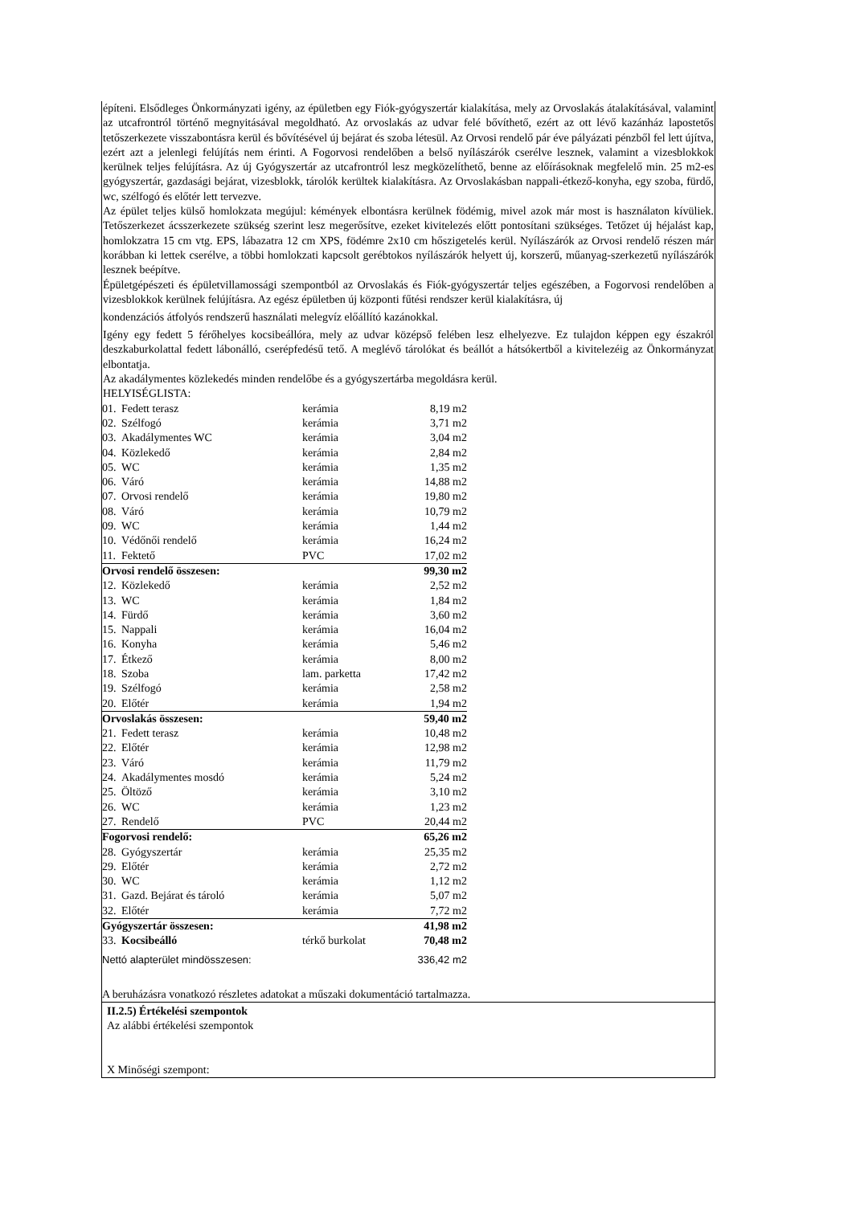építeni. Elsődleges Önkormányzati igény, az épületben egy Fiók-gyógyszertár kialakítása, mely az Orvoslakás átalakításával, valamint az utcafrontról történő megnyitásával megoldható. Az orvoslakás az udvar felé bővíthető, ezért az ott lévő kazánház lapostetős tetőszerkezete visszabontásra kerül és bővítésével új bejárat és szoba létesül. Az Orvosi rendelő pár éve pályázati pénzből fel lett újítva, ezért azt a jelenlegi felújítás nem érinti. A Fogorvosi rendelőben a belső nyílászárók cserélve lesznek, valamint a vizesblokkok kerülnek teljes felújításra. Az új Gyógyszertár az utcafrontról lesz megközelíthető, benne az előírásoknak megfelelő min. 25 m2-es gyógyszertár, gazdasági bejárat, vizesblokk, tárolók kerültek kialakításra. Az Orvoslakásban nappali-étkező-konyha, egy szoba, fürdő, wc, szélfogó és előtér lett tervezve.
Az épület teljes külső homlokzata megújul: kémények elbontásra kerülnek födémig, mivel azok már most is használaton kívüliek. Tetőszerkezet ácsszerkezete szükség szerint lesz megerősítve, ezeket kivitelezés előtt pontosítani szükséges. Tetőzet új héjalást kap, homlokzatra 15 cm vtg. EPS, lábazatra 12 cm XPS, födémre 2x10 cm hőszigetelés kerül. Nyílászárók az Orvosi rendelő részen már korábban ki lettek cserélve, a többi homlokzati kapcsolt gerébtokos nyílászárók helyett új, korszerű, műanyag-szerkezetű nyílászárók lesznek beépítve.
Épületgépészeti és épületvillamossági szempontból az Orvoslakás és Fiók-gyógyszertár teljes egészében, a Fogorvosi rendelőben a vizesblokkok kerülnek felújításra. Az egész épületben új központi fűtési rendszer kerül kialakításra, új
kondenzációs átfolyós rendszerű használati melegvíz előállító kazánokkal.
Igény egy fedett 5 férőhelyes kocsibeállóra, mely az udvar középső felében lesz elhelyezve. Ez tulajdon képpen egy északról deszkaburkolattal fedett lábonálló, cserépfedésű tető. A meglévő tárolókat és beállót a hátsókertből a kivitelezéig az Önkormányzat elbontatja.
Az akadálymentes közlekedés minden rendelőbe és a gyógyszertárba megoldásra kerül.
HELYISÉGLISTA:
| 01. | Fedett terasz | kerámia | 8,19 m2 |
| 02. | Szélfogó | kerámia | 3,71 m2 |
| 03. | Akadálymentes WC | kerámia | 3,04 m2 |
| 04. | Közlekedő | kerámia | 2,84 m2 |
| 05. | WC | kerámia | 1,35 m2 |
| 06. | Váró | kerámia | 14,88 m2 |
| 07. | Orvosi rendelő | kerámia | 19,80 m2 |
| 08. | Váró | kerámia | 10,79 m2 |
| 09. | WC | kerámia | 1,44 m2 |
| 10. | Védőnői rendelő | kerámia | 16,24 m2 |
| 11. | Fektető | PVC | 17,02 m2 |
| Orvosi rendelő összesen: | | | 99,30 m2 |
| 12. | Közlekedő | kerámia | 2,52 m2 |
| 13. | WC | kerámia | 1,84 m2 |
| 14. | Fürdő | kerámia | 3,60 m2 |
| 15. | Nappali | kerámia | 16,04 m2 |
| 16. | Konyha | kerámia | 5,46 m2 |
| 17. | Étkező | kerámia | 8,00 m2 |
| 18. | Szoba | lam. parketta | 17,42 m2 |
| 19. | Szélfogó | kerámia | 2,58 m2 |
| 20. | Előtér | kerámia | 1,94 m2 |
| Orvoslakás összesen: | | | 59,40 m2 |
| 21. | Fedett terasz | kerámia | 10,48 m2 |
| 22. | Előtér | kerámia | 12,98 m2 |
| 23. | Váró | kerámia | 11,79 m2 |
| 24. | Akadálymentes mosdó | kerámia | 5,24 m2 |
| 25. | Öltöző | kerámia | 3,10 m2 |
| 26. | WC | kerámia | 1,23 m2 |
| 27. | Rendelő | PVC | 20,44 m2 |
| Fogorvosi rendelő: | | | 65,26 m2 |
| 28. | Gyógyszertár | kerámia | 25,35 m2 |
| 29. | Előtér | kerámia | 2,72 m2 |
| 30. | WC | kerámia | 1,12 m2 |
| 31. | Gazd. Bejárat és tároló | kerámia | 5,07 m2 |
| 32. | Előtér | kerámia | 7,72 m2 |
| Gyógyszertár összesen: | | | 41,98 m2 |
| 33. | Kocsibeálló | térkő burkolat | 70,48 m2 |
| Nettó alapterület mindösszesen: | | | 336,42 m2 |
A beruházásra vonatkozó részletes adatokat a műszaki dokumentáció tartalmazza.
II.2.5) Értékelési szempontok
Az alábbi értékelési szempontok
X Minőségi szempont: